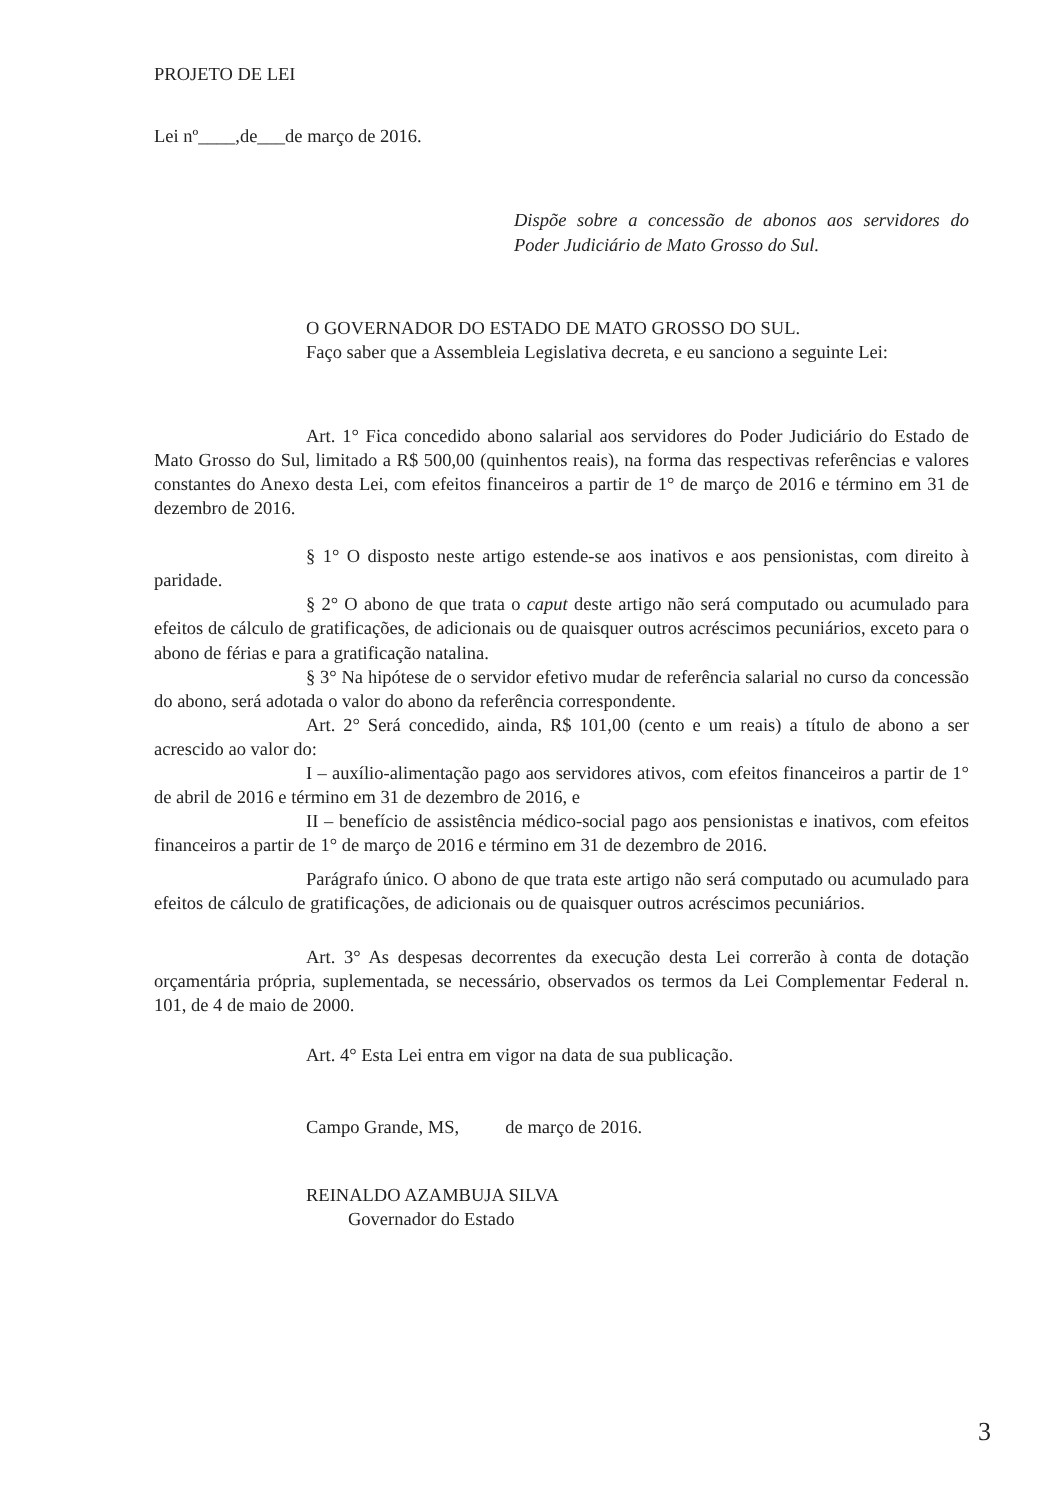PROJETO DE LEI
Lei nº____,de___de março de 2016.
Dispõe sobre a concessão de abonos aos servidores do Poder Judiciário de Mato Grosso do Sul.
O GOVERNADOR DO ESTADO DE MATO GROSSO DO SUL.
Faço saber que a Assembleia Legislativa decreta, e eu sanciono a seguinte Lei:
Art. 1° Fica concedido abono salarial aos servidores do Poder Judiciário do Estado de Mato Grosso do Sul, limitado a R$ 500,00 (quinhentos reais), na forma das respectivas referências e valores constantes do Anexo desta Lei, com efeitos financeiros a partir de 1° de março de 2016 e término em 31 de dezembro de 2016.
§ 1° O disposto neste artigo estende-se aos inativos e aos pensionistas, com direito à paridade.
§ 2° O abono de que trata o caput deste artigo não será computado ou acumulado para efeitos de cálculo de gratificações, de adicionais ou de quaisquer outros acréscimos pecuniários, exceto para o abono de férias e para a gratificação natalina.
§ 3° Na hipótese de o servidor efetivo mudar de referência salarial no curso da concessão do abono, será adotada o valor do abono da referência correspondente.
Art. 2° Será concedido, ainda, R$ 101,00 (cento e um reais) a título de abono a ser acrescido ao valor do:
I – auxílio-alimentação pago aos servidores ativos, com efeitos financeiros a partir de 1° de abril de 2016 e término em 31 de dezembro de 2016, e
II – benefício de assistência médico-social pago aos pensionistas e inativos, com efeitos financeiros a partir de 1° de março de 2016 e término em 31 de dezembro de 2016.
Parágrafo único. O abono de que trata este artigo não será computado ou acumulado para efeitos de cálculo de gratificações, de adicionais ou de quaisquer outros acréscimos pecuniários.
Art. 3° As despesas decorrentes da execução desta Lei correrão à conta de dotação orçamentária própria, suplementada, se necessário, observados os termos da Lei Complementar Federal n. 101, de 4 de maio de 2000.
Art. 4° Esta Lei entra em vigor na data de sua publicação.
Campo Grande, MS, de março de 2016.
REINALDO AZAMBUJA SILVA
Governador do Estado
3